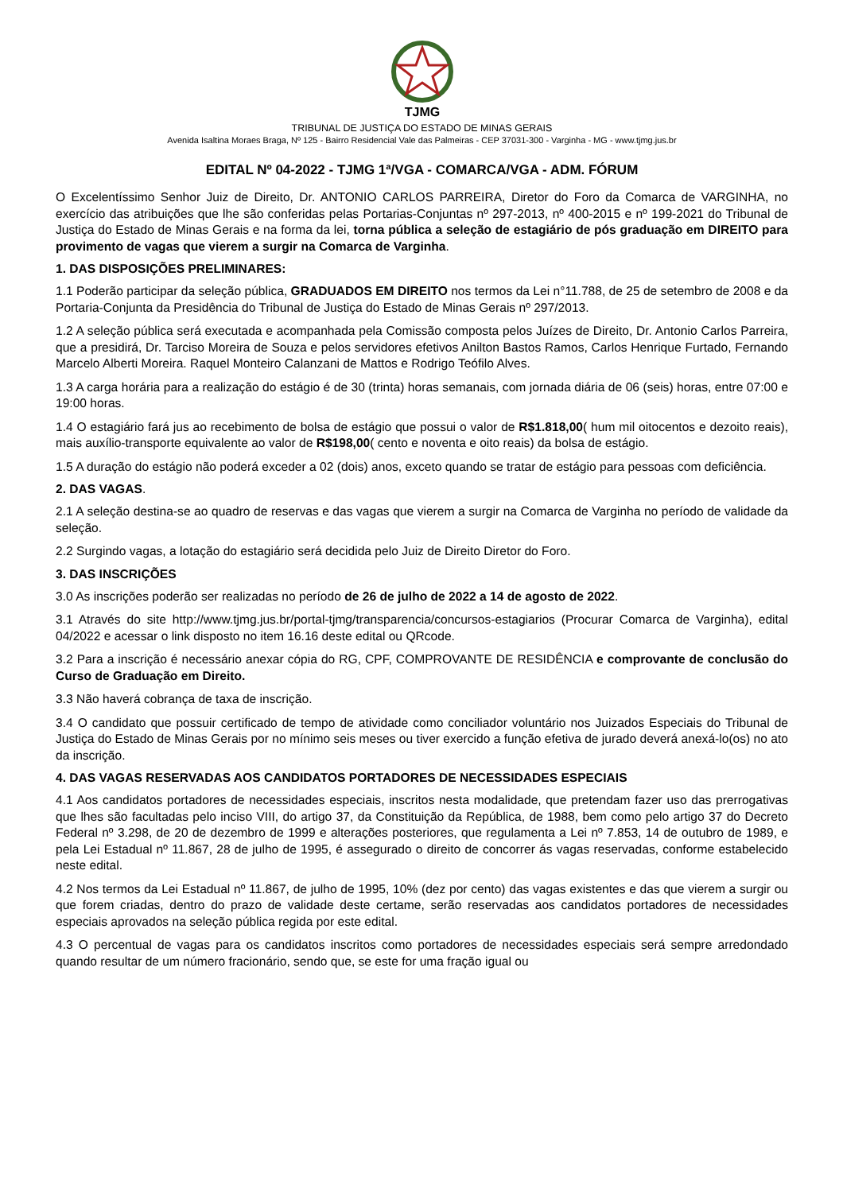TJMG
TRIBUNAL DE JUSTIÇA DO ESTADO DE MINAS GERAIS
Avenida Isaltina Moraes Braga, Nº 125 - Bairro Residencial Vale das Palmeiras - CEP 37031-300 - Varginha - MG - www.tjmg.jus.br
EDITAL Nº 04-2022 - TJMG 1ª/VGA - COMARCA/VGA - ADM. FÓRUM
O Excelentíssimo Senhor Juiz de Direito, Dr. ANTONIO CARLOS PARREIRA, Diretor do Foro da Comarca de VARGINHA, no exercício das atribuições que lhe são conferidas pelas Portarias-Conjuntas nº 297-2013, nº 400-2015 e nº 199-2021 do Tribunal de Justiça do Estado de Minas Gerais e na forma da lei, torna pública a seleção de estagiário de pós graduação em DIREITO para provimento de vagas que vierem a surgir na Comarca de Varginha.
1. DAS DISPOSIÇÕES PRELIMINARES:
1.1 Poderão participar da seleção pública, GRADUADOS EM DIREITO nos termos da Lei n°11.788, de 25 de setembro de 2008 e da Portaria-Conjunta da Presidência do Tribunal de Justiça do Estado de Minas Gerais nº 297/2013.
1.2 A seleção pública será executada e acompanhada pela Comissão composta pelos Juízes de Direito, Dr. Antonio Carlos Parreira, que a presidirá, Dr. Tarciso Moreira de Souza e pelos servidores efetivos Anilton Bastos Ramos, Carlos Henrique Furtado, Fernando Marcelo Alberti Moreira. Raquel Monteiro Calanzani de Mattos e Rodrigo Teófilo Alves.
1.3 A carga horária para a realização do estágio é de 30 (trinta) horas semanais, com jornada diária de 06 (seis) horas, entre 07:00 e 19:00 horas.
1.4 O estagiário fará jus ao recebimento de bolsa de estágio que possui o valor de R$1.818,00( hum mil oitocentos e dezoito reais), mais auxílio-transporte equivalente ao valor de R$198,00( cento e noventa e oito reais) da bolsa de estágio.
1.5 A duração do estágio não poderá exceder a 02 (dois) anos, exceto quando se tratar de estágio para pessoas com deficiência.
2. DAS VAGAS.
2.1 A seleção destina-se ao quadro de reservas e das vagas que vierem a surgir na Comarca de Varginha no período de validade da seleção.
2.2 Surgindo vagas, a lotação do estagiário será decidida pelo Juiz de Direito Diretor do Foro.
3. DAS INSCRIÇÕES
3.0 As inscrições poderão ser realizadas no período de 26 de julho de 2022 a 14 de agosto de 2022.
3.1 Através do site http://www.tjmg.jus.br/portal-tjmg/transparencia/concursos-estagiarios (Procurar Comarca de Varginha), edital 04/2022 e acessar o link disposto no item 16.16 deste edital ou QRcode.
3.2 Para a inscrição é necessário anexar cópia do RG, CPF, COMPROVANTE DE RESIDÊNCIA e comprovante de conclusão do Curso de Graduação em Direito.
3.3 Não haverá cobrança de taxa de inscrição.
3.4 O candidato que possuir certificado de tempo de atividade como conciliador voluntário nos Juizados Especiais do Tribunal de Justiça do Estado de Minas Gerais por no mínimo seis meses ou tiver exercido a função efetiva de jurado deverá anexá-lo(os) no ato da inscrição.
4. DAS VAGAS RESERVADAS AOS CANDIDATOS PORTADORES DE NECESSIDADES ESPECIAIS
4.1 Aos candidatos portadores de necessidades especiais, inscritos nesta modalidade, que pretendam fazer uso das prerrogativas que lhes são facultadas pelo inciso VIII, do artigo 37, da Constituição da República, de 1988, bem como pelo artigo 37 do Decreto Federal nº 3.298, de 20 de dezembro de 1999 e alterações posteriores, que regulamenta a Lei nº 7.853, 14 de outubro de 1989, e pela Lei Estadual nº 11.867, 28 de julho de 1995, é assegurado o direito de concorrer ás vagas reservadas, conforme estabelecido neste edital.
4.2 Nos termos da Lei Estadual nº 11.867, de julho de 1995, 10% (dez por cento) das vagas existentes e das que vierem a surgir ou que forem criadas, dentro do prazo de validade deste certame, serão reservadas aos candidatos portadores de necessidades especiais aprovados na seleção pública regida por este edital.
4.3 O percentual de vagas para os candidatos inscritos como portadores de necessidades especiais será sempre arredondado quando resultar de um número fracionário, sendo que, se este for uma fração igual ou